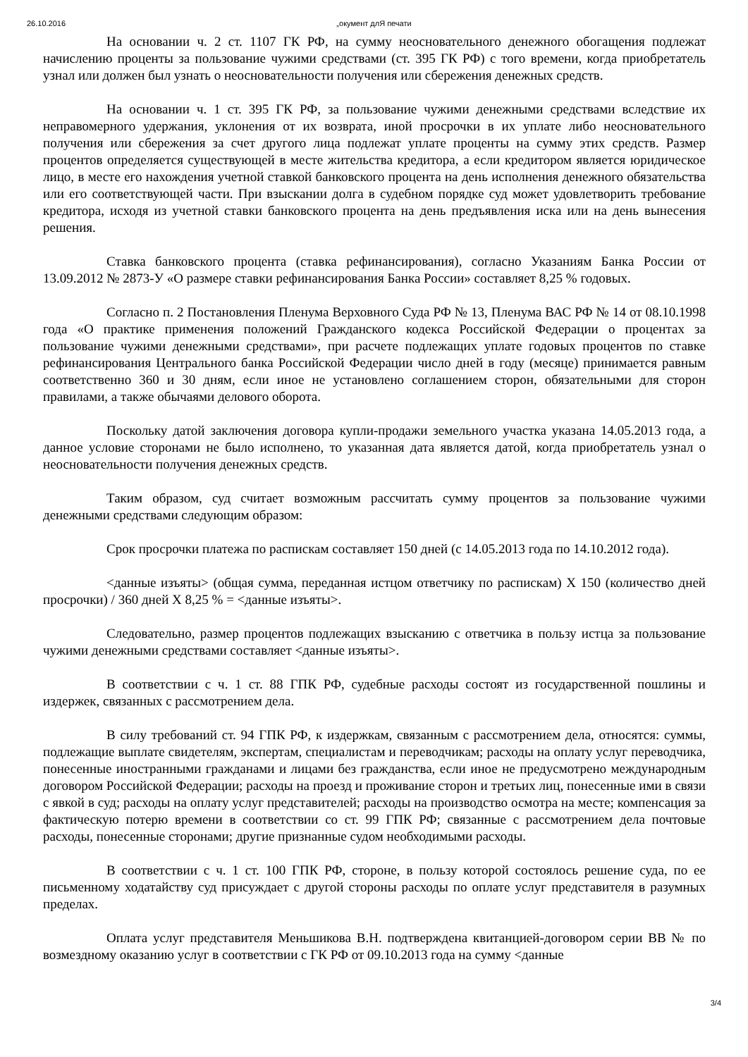26.10.2016 „окумент длЯ печати
На основании ч. 2 ст. 1107 ГК РФ, на сумму неосновательного денежного обогащения подлежат начислению проценты за пользование чужими средствами (ст. 395 ГК РФ) с того времени, когда приобретатель узнал или должен был узнать о неосновательности получения или сбережения денежных средств.
На основании ч. 1 ст. 395 ГК РФ, за пользование чужими денежными средствами вследствие их неправомерного удержания, уклонения от их возврата, иной просрочки в их уплате либо неосновательного получения или сбережения за счет другого лица подлежат уплате проценты на сумму этих средств. Размер процентов определяется существующей в месте жительства кредитора, а если кредитором является юридическое лицо, в месте его нахождения учетной ставкой банковского процента на день исполнения денежного обязательства или его соответствующей части. При взыскании долга в судебном порядке суд может удовлетворить требование кредитора, исходя из учетной ставки банковского процента на день предъявления иска или на день вынесения решения.
Ставка банковского процента (ставка рефинансирования), согласно Указаниям Банка России от 13.09.2012 № 2873-У «О размере ставки рефинансирования Банка России» составляет 8,25 % годовых.
Согласно п. 2 Постановления Пленума Верховного Суда РФ № 13, Пленума ВАС РФ № 14 от 08.10.1998 года «О практике применения положений Гражданского кодекса Российской Федерации о процентах за пользование чужими денежными средствами», при расчете подлежащих уплате годовых процентов по ставке рефинансирования Центрального банка Российской Федерации число дней в году (месяце) принимается равным соответственно 360 и 30 дням, если иное не установлено соглашением сторон, обязательными для сторон правилами, а также обычаями делового оборота.
Поскольку датой заключения договора купли-продажи земельного участка указана 14.05.2013 года, а данное условие сторонами не было исполнено, то указанная дата является датой, когда приобретатель узнал о неосновательности получения денежных средств.
Таким образом, суд считает возможным рассчитать сумму процентов за пользование чужими денежными средствами следующим образом:
Срок просрочки платежа по распискам составляет 150 дней (с 14.05.2013 года по 14.10.2012 года).
<данные изъяты> (общая сумма, переданная истцом ответчику по распискам) Х 150 (количество дней просрочки) / 360 дней Х 8,25 % = <данные изъяты>.
Следовательно, размер процентов подлежащих взысканию с ответчика в пользу истца за пользование чужими денежными средствами составляет <данные изъяты>.
В соответствии с ч. 1 ст. 88 ГПК РФ, судебные расходы состоят из государственной пошлины и издержек, связанных с рассмотрением дела.
В силу требований ст. 94 ГПК РФ, к издержкам, связанным с рассмотрением дела, относятся: суммы, подлежащие выплате свидетелям, экспертам, специалистам и переводчикам; расходы на оплату услуг переводчика, понесенные иностранными гражданами и лицами без гражданства, если иное не предусмотрено международным договором Российской Федерации; расходы на проезд и проживание сторон и третьих лиц, понесенные ими в связи с явкой в суд; расходы на оплату услуг представителей; расходы на производство осмотра на месте; компенсация за фактическую потерю времени в соответствии со ст. 99 ГПК РФ; связанные с рассмотрением дела почтовые расходы, понесенные сторонами; другие признанные судом необходимыми расходы.
В соответствии с ч. 1 ст. 100 ГПК РФ, стороне, в пользу которой состоялось решение суда, по ее письменному ходатайству суд присуждает с другой стороны расходы по оплате услуг представителя в разумных пределах.
Оплата услуг представителя Меньшикова В.Н. подтверждена квитанцией-договором серии ВВ № по возмездному оказанию услуг в соответствии с ГК РФ от 09.10.2013 года на сумму <данные
3/4